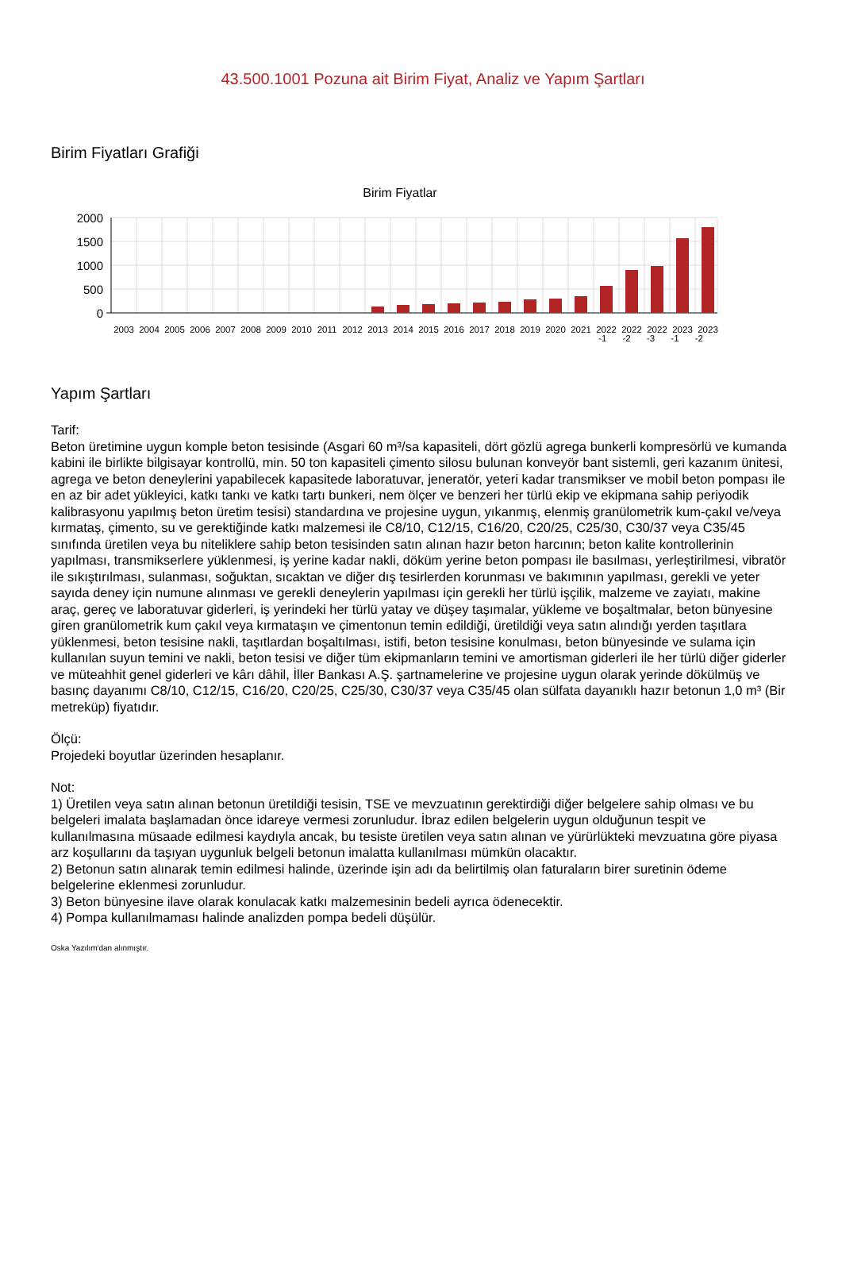43.500.1001 Pozuna ait Birim Fiyat, Analiz ve Yapım Şartları
Birim Fiyatları Grafiği
Birim Fiyatlar
2000
1500
1000
500
0
2003
2004
2005
2006
2007
2008
2009
2010
2011
2012
2013
2014
2015
2016
2017
2018
2019
2020
2021
2022
2022
2022
2023
2023
-1 -2 -3 -1 -2
Yapım Şartları
Tarif:
Beton üretimine uygun komple beton tesisinde (Asgari 60 m³/sa kapasiteli, dört gözlü agrega bunkerli kompresörlü ve kumanda kabini ile birlikte bilgisayar kontrollü, min. 50 ton kapasiteli çimento silosu bulunan konveyör bant sistemli, geri kazanım ünitesi, agrega ve beton deneylerini yapabilecek kapasitede laboratuvar, jeneratör, yeteri kadar transmikser ve mobil beton pompası ile en az bir adet yükleyici, katkı tankı ve katkı tartı bunkeri, nem ölçer ve benzeri her türlü ekip ve ekipmana sahip periyodik kalibrasyonu yapılmış beton üretim tesisi) standardına ve projesine uygun, yıkanmış, elenmiş granülometrik kum-çakıl ve/veya kırmataş, çimento, su ve gerektiğinde katkı malzemesi ile C8/10, C12/15, C16/20, C20/25, C25/30, C30/37 veya C35/45 sınıfında üretilen veya bu niteliklere sahip beton tesisinden satın alınan hazır beton harcının; beton kalite kontrollerinin yapılması, transmikserlere yüklenmesi, iş yerine kadar nakli, döküm yerine beton pompası ile basılması, yerleştirilmesi, vibratör ile sıkıştırılması, sulanması, soğuktan, sıcaktan ve diğer dış tesirlerden korunması ve bakımının yapılması, gerekli ve yeter sayıda deney için numune alınması ve gerekli deneylerin yapılması için gerekli her türlü işçilik, malzeme ve zayiatı, makine araç, gereç ve laboratuvar giderleri, iş yerindeki her türlü yatay ve düşey taşımalar, yükleme ve boşaltmalar, beton bünyesine giren granülometrik kum çakıl veya kırmataşın ve çimentonun temin edildiği, üretildiği veya satın alındığı yerden taşıtlara yüklenmesi, beton tesisine nakli, taşıtlardan boşaltılması, istifi, beton tesisine konulması, beton bünyesinde ve sulama için kullanılan suyun temini ve nakli, beton tesisi ve diğer tüm ekipmanların temini ve amortisman giderleri ile her türlü diğer giderler ve müteahhit genel giderleri ve kârı dâhil, İller Bankası A.Ş. şartnamelerine ve projesine uygun olarak yerinde dökülmüş ve basınç dayanımı C8/10, C12/15, C16/20, C20/25, C25/30, C30/37 veya C35/45 olan sülfata dayanıklı hazır betonun 1,0 m³ (Bir metreküp) fiyatıdır.
Ölçü:
Projedeki boyutlar üzerinden hesaplanır.
Not:
1) Üretilen veya satın alınan betonun üretildiği tesisin, TSE ve mevzuatının gerektirdiği diğer belgelere sahip olması ve bu belgeleri imalata başlamadan önce idareye vermesi zorunludur. İbraz edilen belgelerin uygun olduğunun tespit ve kullanılmasına müsaade edilmesi kaydıyla ancak, bu tesiste üretilen veya satın alınan ve yürürlükteki mevzuatına göre piyasa arz koşullarını da taşıyan uygunluk belgeli betonun imalatta kullanılması mümkün olacaktır.
2) Betonun satın alınarak temin edilmesi halinde, üzerinde işin adı da belirtilmiş olan faturaların birer suretinin ödeme belgelerine eklenmesi zorunludur.
3) Beton bünyesine ilave olarak konulacak katkı malzemesinin bedeli ayrıca ödenecektir.
4) Pompa kullanılmaması halinde analizden pompa bedeli düşülür.
Oska Yazılım'dan alınmıştır.